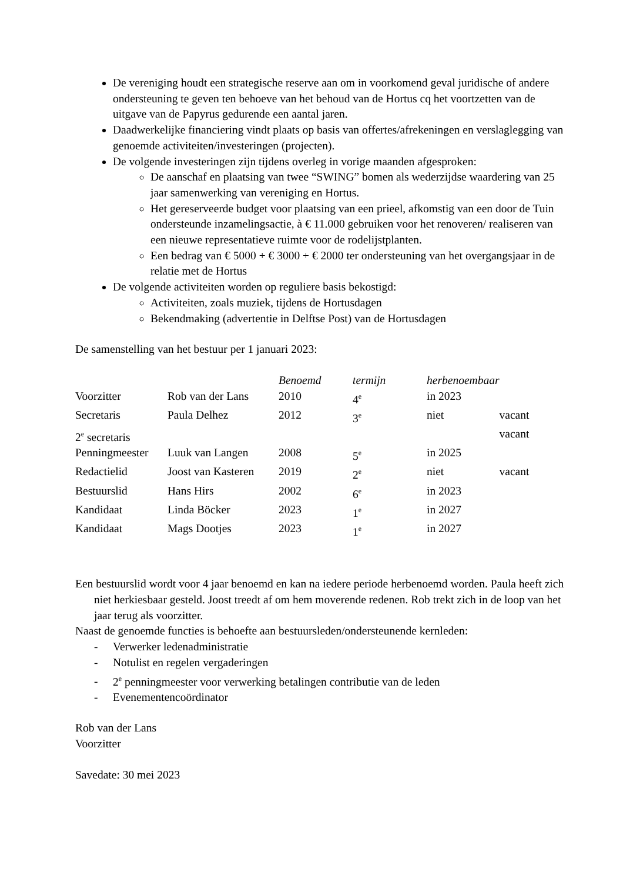De vereniging houdt een strategische reserve aan om in voorkomend geval juridische of andere ondersteuning te geven ten behoeve van het behoud van de Hortus cq het voortzetten van de uitgave van de Papyrus gedurende een aantal jaren.
Daadwerkelijke financiering vindt plaats op basis van offertes/afrekeningen en verslaglegging van genoemde activiteiten/investeringen (projecten).
De volgende investeringen zijn tijdens overleg in vorige maanden afgesproken:
De aanschaf en plaatsing van twee “SWING” bomen als wederzijdse waardering van 25 jaar samenwerking van vereniging en Hortus.
Het gereserveerde budget voor plaatsing van een prieel, afkomstig van een door de Tuin ondersteunde inzamelingsactie, à € 11.000 gebruiken voor het renoveren/ realiseren van een nieuwe representatieve ruimte voor de rodelijstplanten.
Een bedrag van € 5000 + € 3000 + € 2000 ter ondersteuning van het overgangsjaar in de relatie met de Hortus
De volgende activiteiten worden op reguliere basis bekostigd:
Activiteiten, zoals muziek, tijdens de Hortusdagen
Bekendmaking (advertentie in Delftse Post) van de Hortusdagen
De samenstelling van het bestuur per 1 januari 2023:
| | | Benoemd | termijn | herbenoembaar | |
| --- | --- | --- | --- | --- | --- |
| Voorzitter | Rob van der Lans | 2010 | 4<sup>e</sup> | in 2023 | |
| Secretaris | Paula Delhez | 2012 | 3<sup>e</sup> | niet | vacant |
| 2<sup>e</sup> secretaris | | | | | vacant |
| Penningmeester | Luuk van Langen | 2008 | 5<sup>e</sup> | in 2025 | |
| Redactielid | Joost van Kasteren | 2019 | 2<sup>e</sup> | niet | vacant |
| Bestuurslid | Hans Hirs | 2002 | 6<sup>e</sup> | in 2023 | |
| Kandidaat | Linda Böcker | 2023 | 1<sup>e</sup> | in 2027 | |
| Kandidaat | Mags Dootjes | 2023 | 1<sup>e</sup> | in 2027 | |
Een bestuurslid wordt voor 4 jaar benoemd en kan na iedere periode herbenoemd worden. Paula heeft zich niet herkiesbaar gesteld. Joost treedt af om hem moverende redenen. Rob trekt zich in de loop van het jaar terug als voorzitter.
Naast de genoemde functies is behoefte aan bestuursleden/ondersteunende kernleden:
- Verwerker ledenadministratie
- Notulist en regelen vergaderingen
- 2<sup>e</sup> penningmeester voor verwerking betalingen contributie van de leden
- Evenementencoördinator
Rob van der Lans
Voorzitter
Savedate: 30 mei 2023